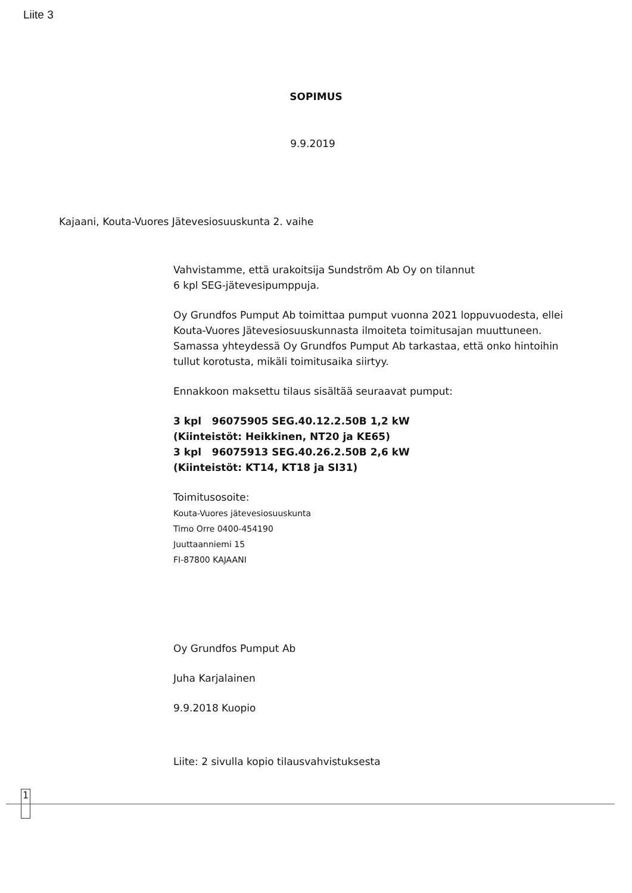Liite 3
SOPIMUS
9.9.2019
Kajaani, Kouta-Vuores Jätevesiosuuskunta 2. vaihe
Vahvistamme, että urakoitsija Sundström Ab Oy on tilannut
6 kpl SEG-jätevesipumppuja.
Oy Grundfos Pumput Ab toimittaa pumput vuonna 2021 loppuvuodesta, ellei Kouta-Vuores Jätevesiosuuskunnasta ilmoiteta toimitusajan muuttuneen. Samassa yhteydessä Oy Grundfos Pumput Ab tarkastaa, että onko hintoihin tullut korotusta, mikäli toimitusaika siirtyy.
Ennakkoon maksettu tilaus sisältää seuraavat pumput:
3 kpl 96075905 SEG.40.12.2.50B 1,2 kW
(Kiinteistöt: Heikkinen, NT20 ja KE65)
3 kpl 96075913 SEG.40.26.2.50B 2,6 kW
(Kiinteistöt: KT14, KT18 ja SI31)
Toimitusosoite:
Kouta-Vuores jätevesiosuuskunta
Timo Orre 0400-454190
Juuttaanniemi 15
FI-87800 KAJAANI
Oy Grundfos Pumput Ab
Juha Karjalainen
9.9.2018 Kuopio
Liite: 2 sivulla kopio tilausvahvistuksesta
1